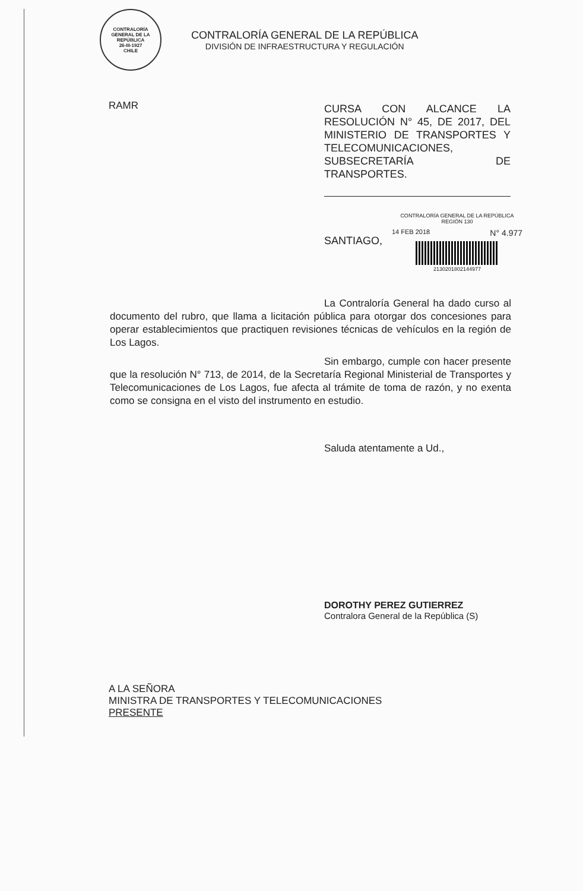CONTRALORÍA GENERAL DE LA REPÚBLICA
26-III-1927
CHILE
CONTRALORÍA GENERAL DE LA REPÚBLICA
DIVISIÓN DE INFRAESTRUCTURA Y REGULACIÓN
RAMR
CURSA CON ALCANCE LA RESOLUCIÓN N° 45, DE 2017, DEL MINISTERIO DE TRANSPORTES Y TELECOMUNICACIONES, SUBSECRETARÍA DE TRANSPORTES.
SANTIAGO,
CONTRALORÍA GENERAL DE LA REPÚBLICA
REGIÓN 130
14 FEB 2018 N° 4.977
2130201802144977
La Contraloría General ha dado curso al documento del rubro, que llama a licitación pública para otorgar dos concesiones para operar establecimientos que practiquen revisiones técnicas de vehículos en la región de Los Lagos.
Sin embargo, cumple con hacer presente que la resolución N° 713, de 2014, de la Secretaría Regional Ministerial de Transportes y Telecomunicaciones de Los Lagos, fue afecta al trámite de toma de razón, y no exenta como se consigna en el visto del instrumento en estudio.
Saluda atentamente a Ud.,
DOROTHY PEREZ GUTIERREZ
Contralora General de la República (S)
A LA SEÑORA
MINISTRA DE TRANSPORTES Y TELECOMUNICACIONES
PRESENTE